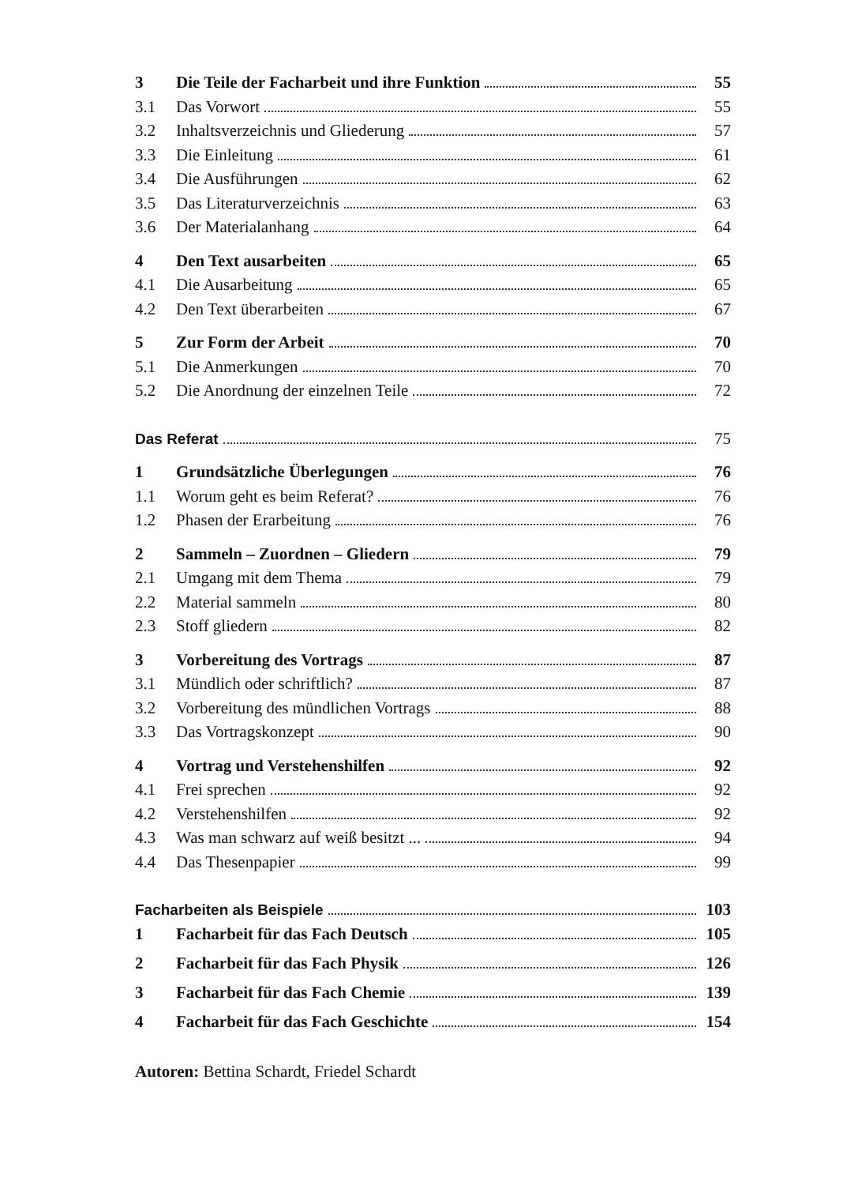3 Die Teile der Facharbeit und ihre Funktion 55
3.1 Das Vorwort 55
3.2 Inhaltsverzeichnis und Gliederung 57
3.3 Die Einleitung 61
3.4 Die Ausführungen 62
3.5 Das Literaturverzeichnis 63
3.6 Der Materialanhang 64
4 Den Text ausarbeiten 65
4.1 Die Ausarbeitung 65
4.2 Den Text überarbeiten 67
5 Zur Form der Arbeit 70
5.1 Die Anmerkungen 70
5.2 Die Anordnung der einzelnen Teile 72
Das Referat 75
1 Grundsätzliche Überlegungen 76
1.1 Worum geht es beim Referat? 76
1.2 Phasen der Erarbeitung 76
2 Sammeln – Zuordnen – Gliedern 79
2.1 Umgang mit dem Thema 79
2.2 Material sammeln 80
2.3 Stoff gliedern 82
3 Vorbereitung des Vortrags 87
3.1 Mündlich oder schriftlich? 87
3.2 Vorbereitung des mündlichen Vortrags 88
3.3 Das Vortragskonzept 90
4 Vortrag und Verstehenshilfen 92
4.1 Frei sprechen 92
4.2 Verstehenshilfen 92
4.3 Was man schwarz auf weiß besitzt ... 94
4.4 Das Thesenpapier 99
Facharbeiten als Beispiele 103
1 Facharbeit für das Fach Deutsch 105
2 Facharbeit für das Fach Physik 126
3 Facharbeit für das Fach Chemie 139
4 Facharbeit für das Fach Geschichte 154
Autoren: Bettina Schardt, Friedel Schardt